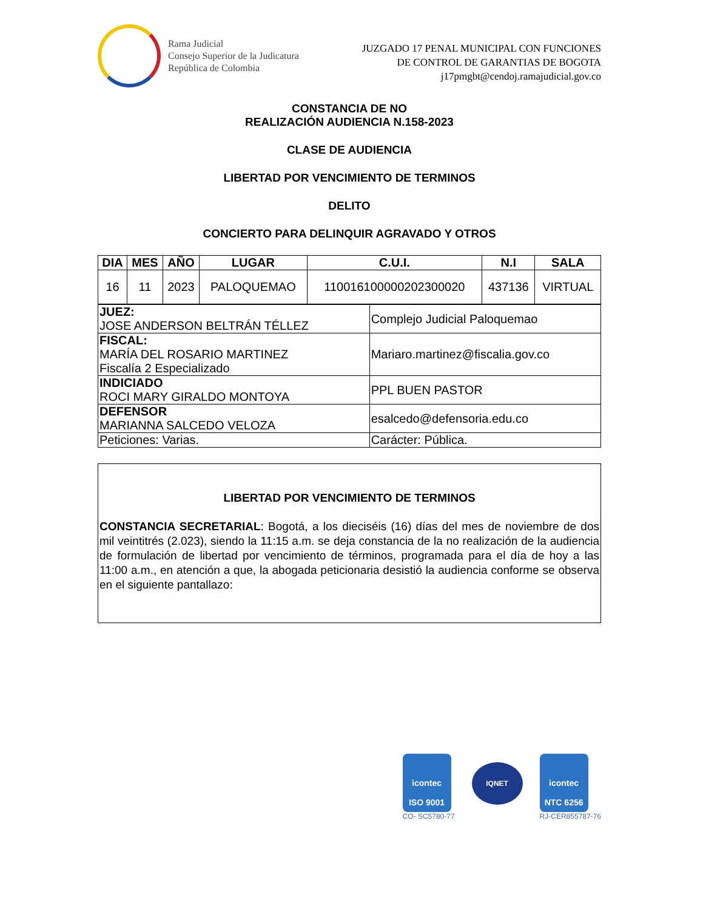Rama Judicial
Consejo Superior de la Judicatura
República de Colombia
JUZGADO 17 PENAL MUNICIPAL CON FUNCIONES
DE CONTROL DE GARANTIAS DE BOGOTA
j17pmgbt@cendoj.ramajudicial.gov.co
CONSTANCIA DE NO
REALIZACIÓN AUDIENCIA N.158-2023
CLASE DE AUDIENCIA
LIBERTAD POR VENCIMIENTO DE TERMINOS
DELITO
CONCIERTO PARA DELINQUIR AGRAVADO Y OTROS
| DIA | MES | AÑO | LUGAR | C.U.I. | N.I | SALA |
| --- | --- | --- | --- | --- | --- | --- |
| 16 | 11 | 2023 | PALOQUEMAO | 110016100000202300020 | 437136 | VIRTUAL |
| JUEZ: JOSE ANDERSON BELTRÁN TÉLLEZ | Complejo Judicial Paloquemao |
| FISCAL: MARÍA DEL ROSARIO MARTINEZ Fiscalía 2 Especializado | Mariaro.martinez@fiscalia.gov.co |
| INDICIADO ROCI MARY GIRALDO MONTOYA | PPL BUEN PASTOR |
| DEFENSOR MARIANNA SALCEDO VELOZA | esalcedo@defensoria.edu.co |
| Peticiones: Varias. | Carácter: Pública. |
LIBERTAD POR VENCIMIENTO DE TERMINOS
CONSTANCIA SECRETARIAL: Bogotá, a los dieciséis (16) días del mes de noviembre de dos mil veintitrés (2.023), siendo la 11:15 a.m. se deja constancia de la no realización de la audiencia de formulación de libertad por vencimiento de términos, programada para el día de hoy a las 11:00 a.m., en atención a que, la abogada peticionaria desistió la audiencia conforme se observa en el siguiente pantallazo:
icontec
ISO 9001
CO- SC5780-77
IQNET
icontec
NTC 6256
RJ-CER855787-76